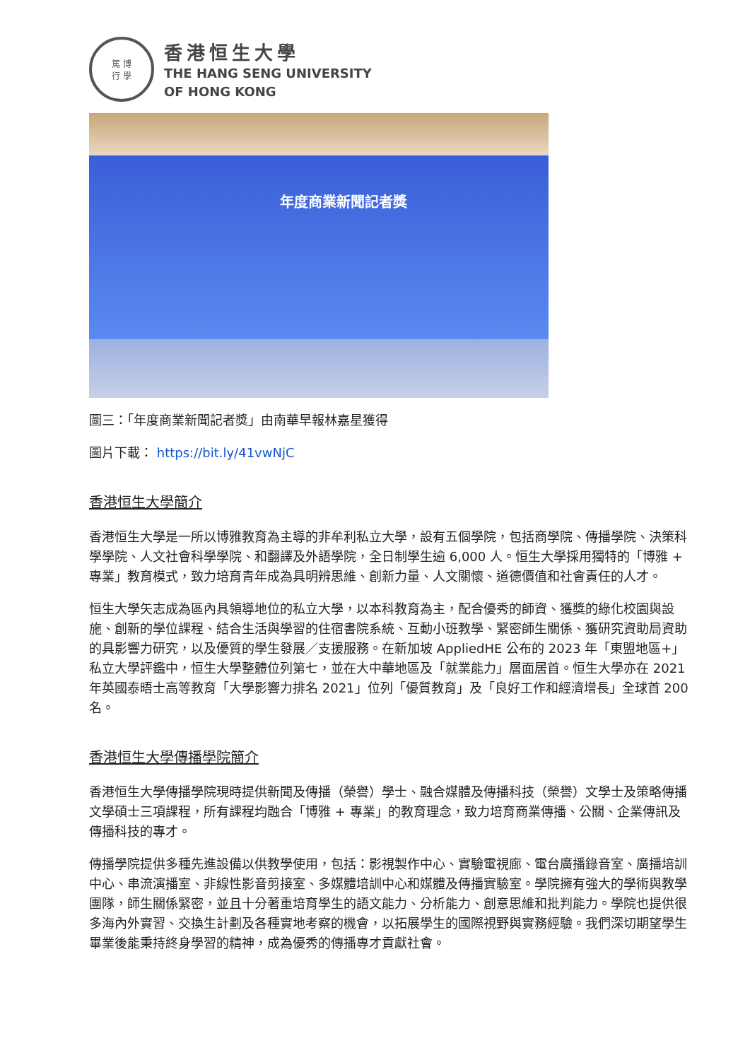篤 博
行 學
香港恒生大學
THE HANG SENG UNIVERSITY
OF HONG KONG
年度商業新聞記者獎
圖三：「年度商業新聞記者獎」由南華早報林嘉星獲得
圖片下載： https://bit.ly/41vwNjC
香港恒生大學簡介
香港恒生大學是一所以博雅教育為主導的非牟利私立大學，設有五個學院，包括商學院、傳播學院、決策科學學院、人文社會科學學院、和翻譯及外語學院，全日制學生逾 6,000 人。恒生大學採用獨特的「博雅 + 專業」教育模式，致力培育青年成為具明辨思維、創新力量、人文關懷、道德價值和社會責任的人才。
恒生大學矢志成為區內具領導地位的私立大學，以本科教育為主，配合優秀的師資、獲獎的綠化校園與設施、創新的學位課程、結合生活與學習的住宿書院系統、互動小班教學、緊密師生關係、獲研究資助局資助的具影響力研究，以及優質的學生發展／支援服務。在新加坡 AppliedHE 公布的 2023 年「東盟地區+」私立大學評鑑中，恒生大學整體位列第七，並在大中華地區及「就業能力」層面居首。恒生大學亦在 2021 年英國泰晤士高等教育「大學影響力排名 2021」位列「優質教育」及「良好工作和經濟增長」全球首 200 名。
香港恒生大學傳播學院簡介
香港恒生大學傳播學院現時提供新聞及傳播（榮譽）學士、融合媒體及傳播科技（榮譽）文學士及策略傳播文學碩士三項課程，所有課程均融合「博雅 + 專業」的教育理念，致力培育商業傳播、公關、企業傳訊及傳播科技的專才。
傳播學院提供多種先進設備以供教學使用，包括：影視製作中心、實驗電視廊、電台廣播錄音室、廣播培訓中心、串流演播室、非線性影音剪接室、多媒體培訓中心和媒體及傳播實驗室。學院擁有強大的學術與教學團隊，師生關係緊密，並且十分著重培育學生的語文能力、分析能力、創意思維和批判能力。學院也提供很多海內外實習、交換生計劃及各種實地考察的機會，以拓展學生的國際視野與實務經驗。我們深切期望學生畢業後能秉持終身學習的精神，成為優秀的傳播專才貢獻社會。